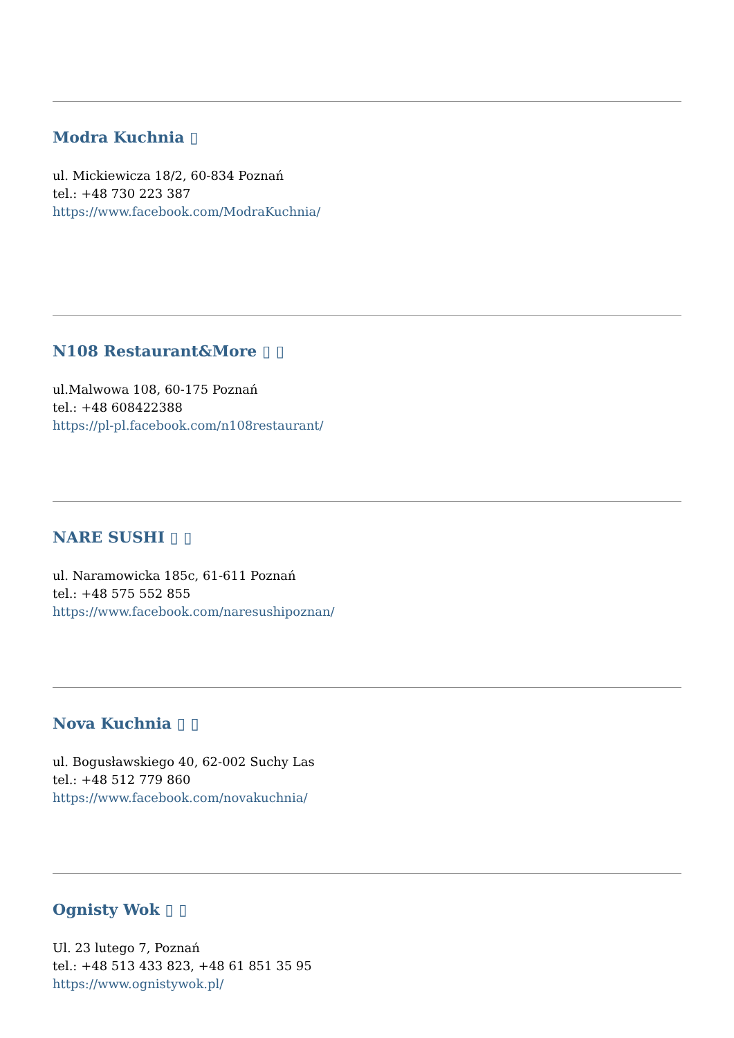Modra Kuchnia ▯
ul. Mickiewicza 18/2, 60-834 Poznań
tel.: +48 730 223 387
https://www.facebook.com/ModraKuchnia/
N108 Restaurant&More ▯ ▯
ul.Malwowa 108, 60-175 Poznań
tel.: +48 608422388
https://pl-pl.facebook.com/n108restaurant/
NARE SUSHI ▯ ▯
ul. Naramowicka 185c, 61-611 Poznań
tel.: +48 575 552 855
https://www.facebook.com/naresushipoznan/
Nova Kuchnia ▯ ▯
ul. Bogusławskiego 40, 62-002 Suchy Las
tel.: +48 512 779 860
https://www.facebook.com/novakuchnia/
Ognisty Wok ▯ ▯
Ul. 23 lutego 7, Poznań
tel.: +48 513 433 823, +48 61 851 35 95
https://www.ognistywok.pl/